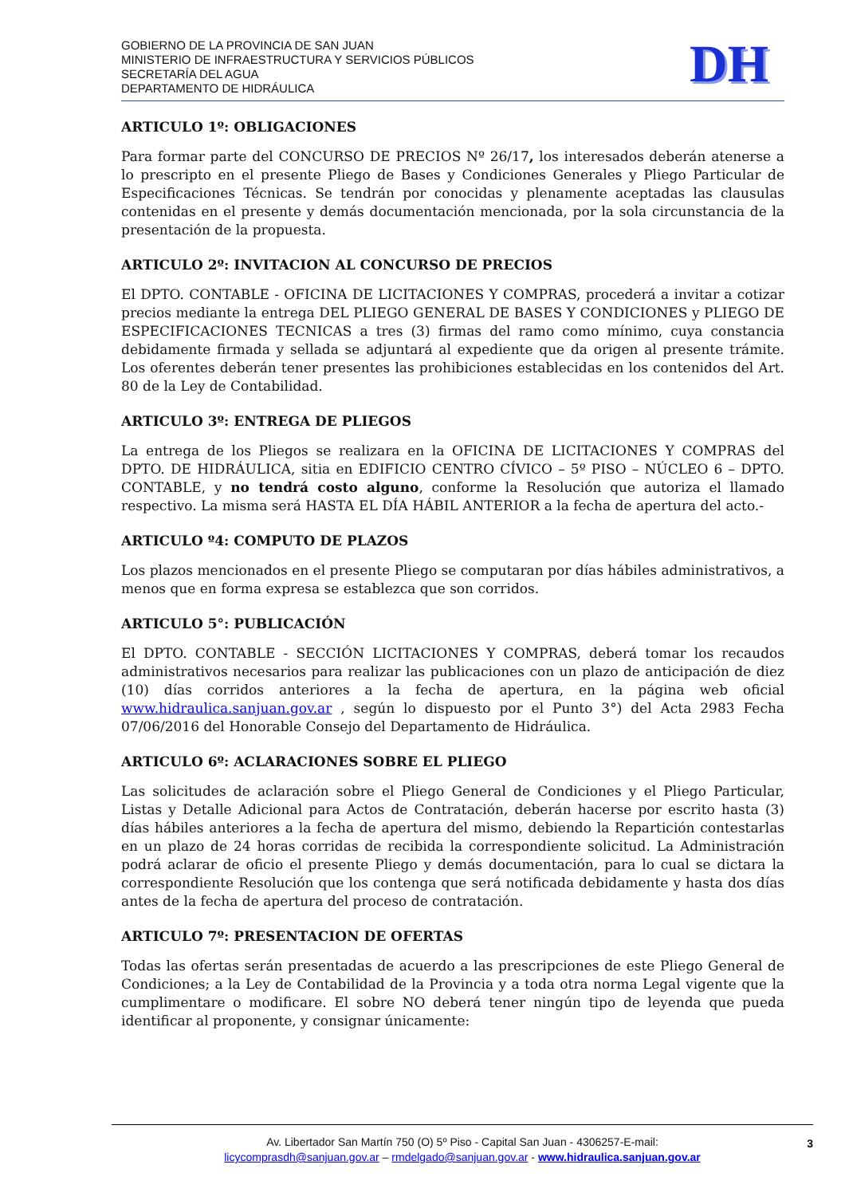GOBIERNO DE LA PROVINCIA DE SAN JUAN
MINISTERIO DE INFRAESTRUCTURA Y SERVICIOS PÚBLICOS
SECRETARÍA DEL AGUA
DEPARTAMENTO DE HIDRÁULICA
DH
ARTICULO 1º: OBLIGACIONES
Para formar parte del CONCURSO DE PRECIOS Nº 26/17, los interesados deberán atenerse a lo prescripto en el presente Pliego de Bases y Condiciones Generales y Pliego Particular de Especificaciones Técnicas. Se tendrán por conocidas y plenamente aceptadas las clausulas contenidas en el presente y demás documentación mencionada, por la sola circunstancia de la presentación de la propuesta.
ARTICULO 2º: INVITACION AL CONCURSO DE PRECIOS
El DPTO. CONTABLE - OFICINA DE LICITACIONES Y COMPRAS, procederá a invitar a cotizar precios mediante la entrega DEL PLIEGO GENERAL DE BASES Y CONDICIONES y PLIEGO DE ESPECIFICACIONES TECNICAS a tres (3) firmas del ramo como mínimo, cuya constancia debidamente firmada y sellada se adjuntará al expediente que da origen al presente trámite. Los oferentes deberán tener presentes las prohibiciones establecidas en los contenidos del Art. 80 de la Ley de Contabilidad.
ARTICULO 3º: ENTREGA DE PLIEGOS
La entrega de los Pliegos se realizara en la OFICINA DE LICITACIONES Y COMPRAS del DPTO. DE HIDRÁULICA, sitia en EDIFICIO CENTRO CÍVICO – 5º PISO – NÚCLEO 6 – DPTO. CONTABLE, y no tendrá costo alguno, conforme la Resolución que autoriza el llamado respectivo. La misma será HASTA EL DÍA HÁBIL ANTERIOR a la fecha de apertura del acto.-
ARTICULO º4: COMPUTO DE PLAZOS
Los plazos mencionados en el presente Pliego se computaran por días hábiles administrativos, a menos que en forma expresa se establezca que son corridos.
ARTICULO 5°: PUBLICACIÓN
El DPTO. CONTABLE - SECCIÓN LICITACIONES Y COMPRAS, deberá tomar los recaudos administrativos necesarios para realizar las publicaciones con un plazo de anticipación de diez (10) días corridos anteriores a la fecha de apertura, en la página web oficial www.hidraulica.sanjuan.gov.ar , según lo dispuesto por el Punto 3°) del Acta 2983 Fecha 07/06/2016 del Honorable Consejo del Departamento de Hidráulica.
ARTICULO 6º: ACLARACIONES SOBRE EL PLIEGO
Las solicitudes de aclaración sobre el Pliego General de Condiciones y el Pliego Particular, Listas y Detalle Adicional para Actos de Contratación, deberán hacerse por escrito hasta (3) días hábiles anteriores a la fecha de apertura del mismo, debiendo la Repartición contestarlas en un plazo de 24 horas corridas de recibida la correspondiente solicitud. La Administración podrá aclarar de oficio el presente Pliego y demás documentación, para lo cual se dictara la correspondiente Resolución que los contenga que será notificada debidamente y hasta dos días antes de la fecha de apertura del proceso de contratación.
ARTICULO 7º: PRESENTACION DE OFERTAS
Todas las ofertas serán presentadas de acuerdo a las prescripciones de este Pliego General de Condiciones; a la Ley de Contabilidad de la Provincia y a toda otra norma Legal vigente que la cumplimentare o modificare. El sobre NO deberá tener ningún tipo de leyenda que pueda identificar al proponente, y consignar únicamente:
Av. Libertador San Martín 750 (O) 5º Piso - Capital San Juan - 4306257-E-mail:
licycomprasdh@sanjuan.gov.ar – rmdelgado@sanjuan.gov.ar - www.hidraulica.sanjuan.gov.ar
3